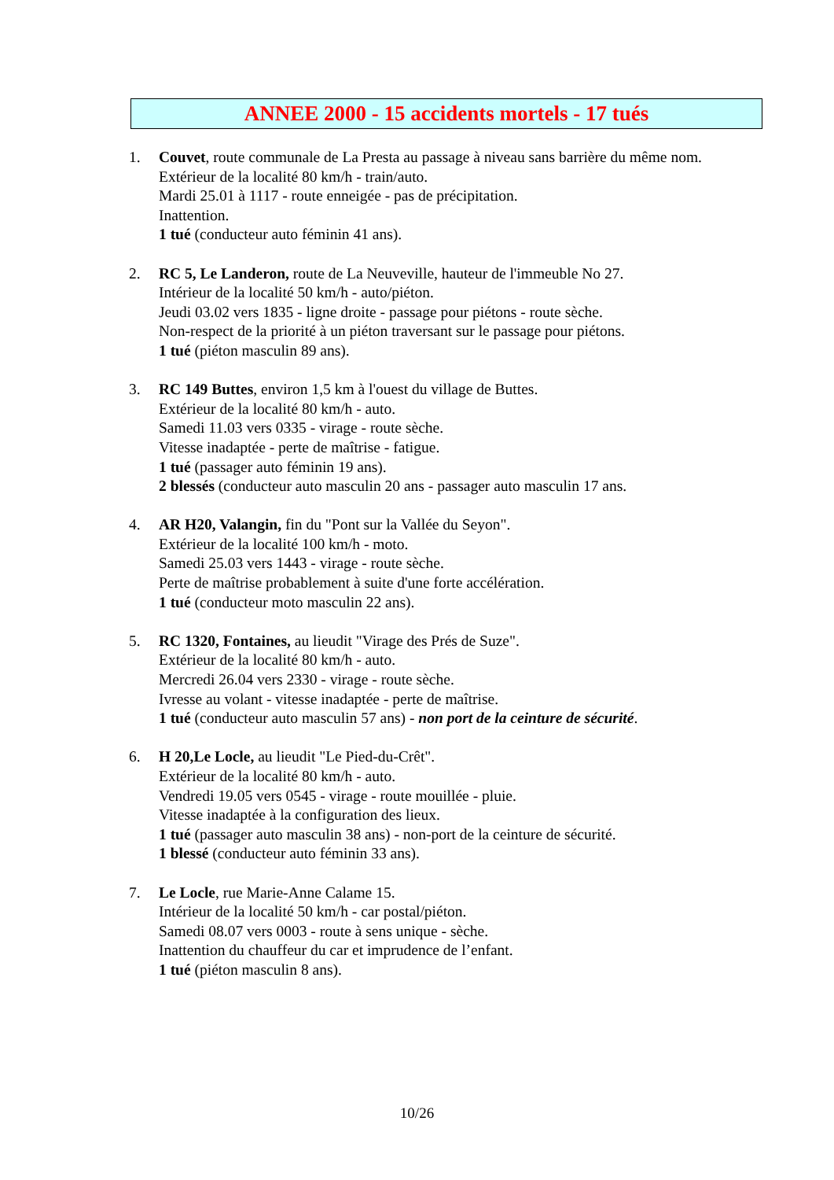ANNEE 2000 - 15 accidents mortels - 17 tués
1. Couvet, route communale de La Presta au passage à niveau sans barrière du même nom.
Extérieur de la localité 80 km/h - train/auto.
Mardi 25.01 à 1117 - route enneigée - pas de précipitation.
Inattention.
1 tué (conducteur auto féminin 41 ans).
2. RC 5, Le Landeron, route de La Neuveville, hauteur de l'immeuble No 27.
Intérieur de la localité 50 km/h - auto/piéton.
Jeudi 03.02 vers 1835 - ligne droite - passage pour piétons - route sèche.
Non-respect de la priorité à un piéton traversant sur le passage pour piétons.
1 tué (piéton masculin 89 ans).
3. RC 149 Buttes, environ 1,5 km à l'ouest du village de Buttes.
Extérieur de la localité 80 km/h - auto.
Samedi 11.03 vers 0335 - virage - route sèche.
Vitesse inadaptée - perte de maîtrise - fatigue.
1 tué (passager auto féminin 19 ans).
2 blessés (conducteur auto masculin 20 ans - passager auto masculin 17 ans.
4. AR H20, Valangin, fin du "Pont sur la Vallée du Seyon".
Extérieur de la localité 100 km/h - moto.
Samedi 25.03 vers 1443 - virage - route sèche.
Perte de maîtrise probablement à suite d'une forte accélération.
1 tué (conducteur moto masculin 22 ans).
5. RC 1320, Fontaines, au lieudit "Virage des Prés de Suze".
Extérieur de la localité 80 km/h - auto.
Mercredi 26.04 vers 2330 - virage - route sèche.
Ivresse au volant - vitesse inadaptée - perte de maîtrise.
1 tué (conducteur auto masculin 57 ans) - non port de la ceinture de sécurité.
6. H 20,Le Locle, au lieudit "Le Pied-du-Crêt".
Extérieur de la localité 80 km/h - auto.
Vendredi 19.05 vers 0545 - virage - route mouillée - pluie.
Vitesse inadaptée à la configuration des lieux.
1 tué (passager auto masculin 38 ans) - non-port de la ceinture de sécurité.
1 blessé (conducteur auto féminin 33 ans).
7. Le Locle, rue Marie-Anne Calame 15.
Intérieur de la localité 50 km/h - car postal/piéton.
Samedi 08.07 vers 0003 - route à sens unique - sèche.
Inattention du chauffeur du car et imprudence de l’enfant.
1 tué (piéton masculin 8 ans).
10/26